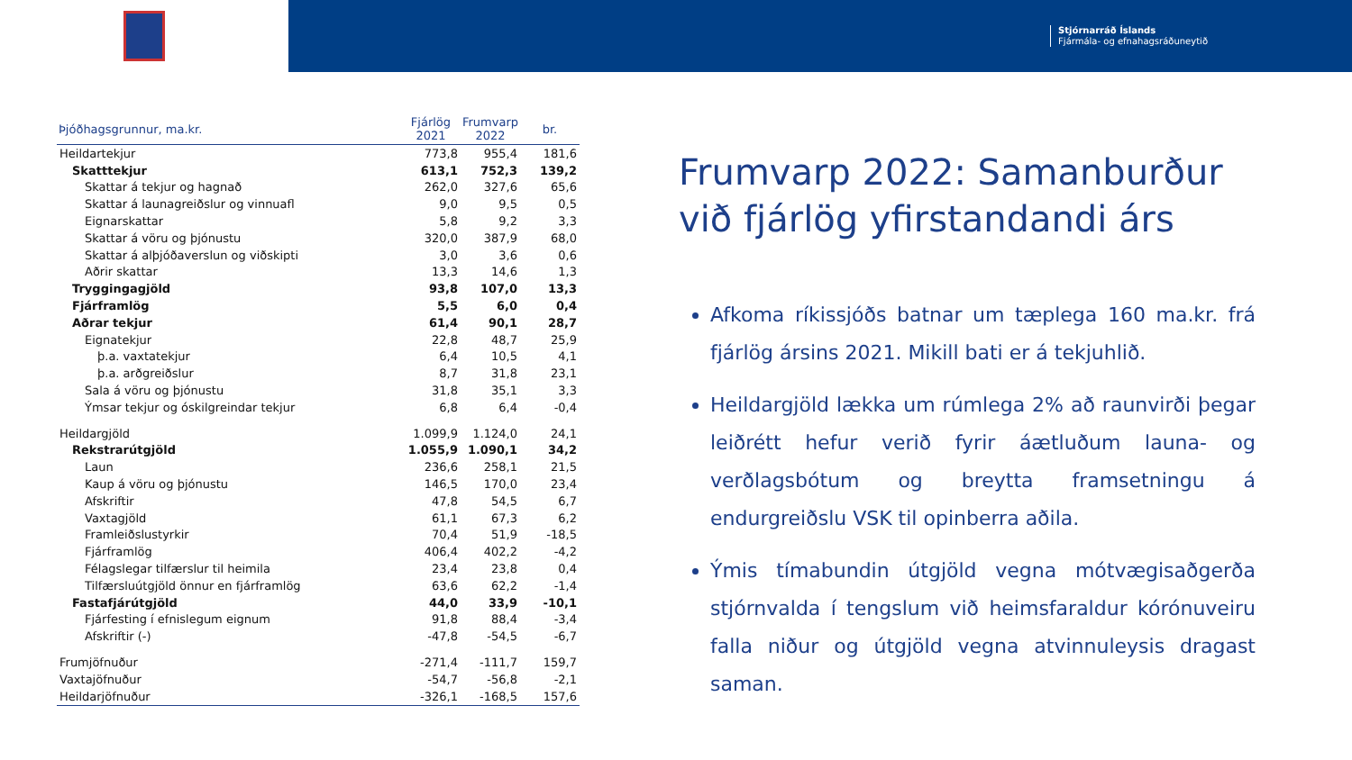Stjórnarráð Íslands
Fjármála- og efnahagsráðuneytið
| Þjóðhagsgrunnur, ma.kr. | Fjárlög 2021 | Frumvarp 2022 | br. |
| --- | --- | --- | --- |
| Heildartekjur | 773,8 | 955,4 | 181,6 |
| Skatttekjur | 613,1 | 752,3 | 139,2 |
| Skattar á tekjur og hagnað | 262,0 | 327,6 | 65,6 |
| Skattar á launagreiðslur og vinnuafl | 9,0 | 9,5 | 0,5 |
| Eignarskattar | 5,8 | 9,2 | 3,3 |
| Skattar á vöru og þjónustu | 320,0 | 387,9 | 68,0 |
| Skattar á alþjóðaverslun og viðskipti | 3,0 | 3,6 | 0,6 |
| Aðrir skattar | 13,3 | 14,6 | 1,3 |
| Tryggingagjöld | 93,8 | 107,0 | 13,3 |
| Fjárframlög | 5,5 | 6,0 | 0,4 |
| Aðrar tekjur | 61,4 | 90,1 | 28,7 |
| Eignatekjur | 22,8 | 48,7 | 25,9 |
| þ.a. vaxtatekjur | 6,4 | 10,5 | 4,1 |
| þ.a. arðgreiðslur | 8,7 | 31,8 | 23,1 |
| Sala á vöru og þjónustu | 31,8 | 35,1 | 3,3 |
| Ýmsar tekjur og óskilgreindar tekjur | 6,8 | 6,4 | -0,4 |
| Heildargjöld | 1.099,9 | 1.124,0 | 24,1 |
| Rekstrarútgjöld | 1.055,9 | 1.090,1 | 34,2 |
| Laun | 236,6 | 258,1 | 21,5 |
| Kaup á vöru og þjónustu | 146,5 | 170,0 | 23,4 |
| Afskriftir | 47,8 | 54,5 | 6,7 |
| Vaxtagjöld | 61,1 | 67,3 | 6,2 |
| Framleiðslustyrkir | 70,4 | 51,9 | -18,5 |
| Fjárframlög | 406,4 | 402,2 | -4,2 |
| Félagslegar tilfærslur til heimila | 23,4 | 23,8 | 0,4 |
| Tilfærsluútgjöld önnur en fjárframlög | 63,6 | 62,2 | -1,4 |
| Fastafjárútgjöld | 44,0 | 33,9 | -10,1 |
| Fjárfesting í efnislegum eignum | 91,8 | 88,4 | -3,4 |
| Afskriftir (-) | -47,8 | -54,5 | -6,7 |
| Frumjöfnuður | -271,4 | -111,7 | 159,7 |
| Vaxtajöfnuður | -54,7 | -56,8 | -2,1 |
| Heildarjöfnuður | -326,1 | -168,5 | 157,6 |
Frumvarp 2022: Samanburður við fjárlög yfirstandandi árs
Afkoma ríkissjóðs batnar um tæplega 160 ma.kr. frá fjárlög ársins 2021. Mikill bati er á tekjuhlið.
Heildargjöld lækka um rúmlega 2% að raunvirði þegar leiðrétt hefur verið fyrir áætluðum launa- og verðlagsbótum og breytta framsetningu á endurgreiðslu VSK til opinberra aðila.
Ýmis tímabundin útgjöld vegna mótvægisaðgerða stjórnvalda í tengslum við heimsfaraldur kórónuveiru falla niður og útgjöld vegna atvinnuleysis dragast saman.